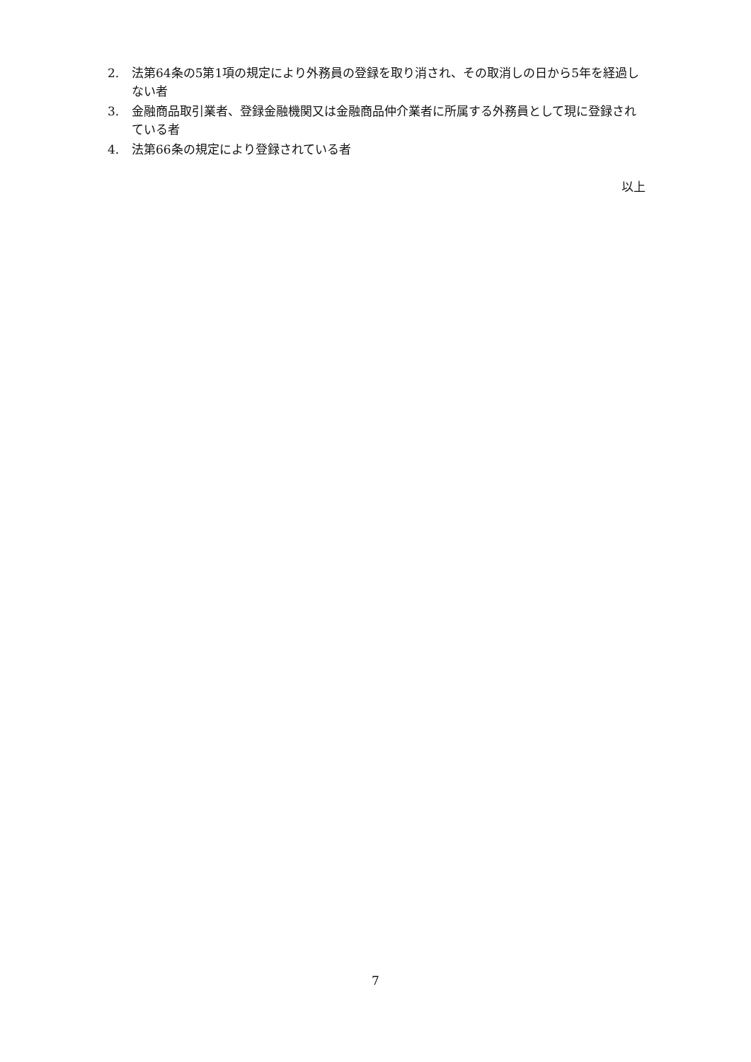2. 法第64条の5第1項の規定により外務員の登録を取り消され、その取消しの日から5年を経過しない者
3. 金融商品取引業者、登録金融機関又は金融商品仲介業者に所属する外務員として現に登録されている者
4. 法第66条の規定により登録されている者
以上
7